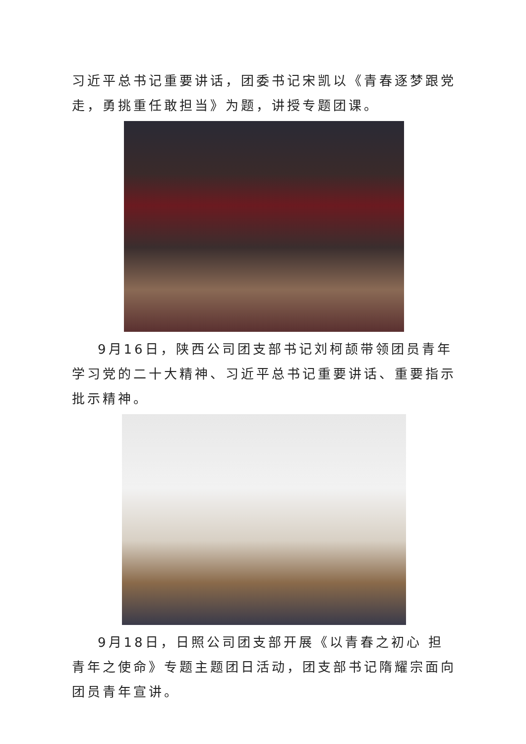习近平总书记重要讲话，团委书记宋凯以《青春逐梦跟党走，勇挑重任敢担当》为题，讲授专题团课。
9月16日，陕西公司团支部书记刘柯颉带领团员青年学习党的二十大精神、习近平总书记重要讲话、重要指示批示精神。
9月18日，日照公司团支部开展《以青春之初心 担青年之使命》专题主题团日活动，团支部书记隋耀宗面向团员青年宣讲。